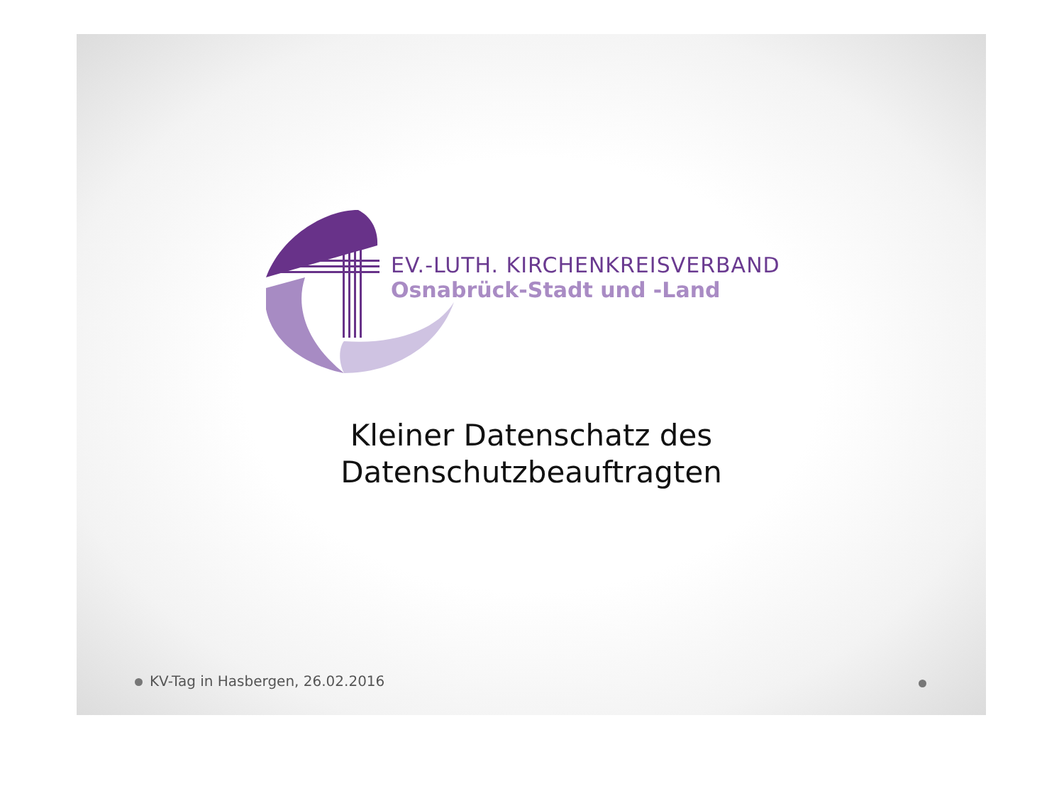EV.-LUTH. KIRCHENKREISVERBAND
Osnabrück-Stadt und -Land
Kleiner Datenschatz des
Datenschutzbeauftragten
KV-Tag in Hasbergen, 26.02.2016